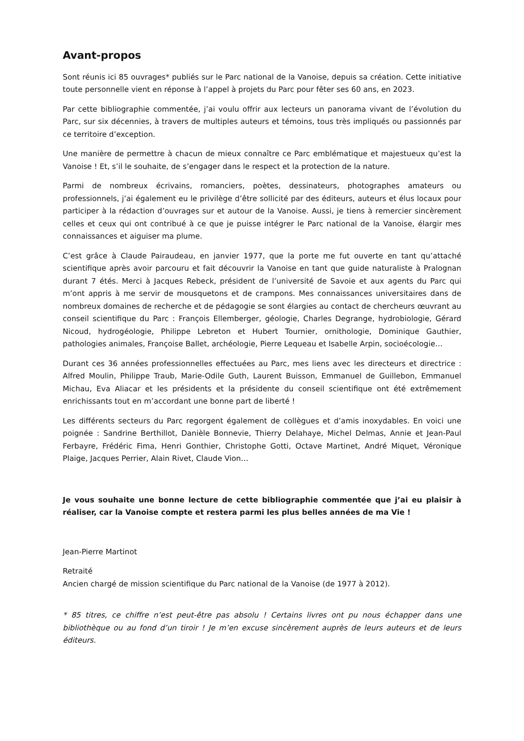Avant-propos
Sont réunis ici 85 ouvrages* publiés sur le Parc national de la Vanoise, depuis sa création. Cette initiative toute personnelle vient en réponse à l’appel à projets du Parc pour fêter ses 60 ans, en 2023.
Par cette bibliographie commentée, j’ai voulu offrir aux lecteurs un panorama vivant de l’évolution du Parc, sur six décennies, à travers de multiples auteurs et témoins, tous très impliqués ou passionnés par ce territoire d’exception.
Une manière de permettre à chacun de mieux connaître ce Parc emblématique et majestueux qu’est la Vanoise ! Et, s’il le souhaite, de s’engager dans le respect et la protection de la nature.
Parmi de nombreux écrivains, romanciers, poètes, dessinateurs, photographes amateurs ou professionnels, j’ai également eu le privilège d’être sollicité par des éditeurs, auteurs et élus locaux pour participer à la rédaction d’ouvrages sur et autour de la Vanoise. Aussi, je tiens à remercier sincèrement celles et ceux qui ont contribué à ce que je puisse intégrer le Parc national de la Vanoise, élargir mes connaissances et aiguiser ma plume.
C’est grâce à Claude Pairaudeau, en janvier 1977, que la porte me fut ouverte en tant qu’attaché scientifique après avoir parcouru et fait découvrir la Vanoise en tant que guide naturaliste à Pralognan durant 7 étés. Merci à Jacques Rebeck, président de l’université de Savoie et aux agents du Parc qui m’ont appris à me servir de mousquetons et de crampons. Mes connaissances universitaires dans de nombreux domaines de recherche et de pédagogie se sont élargies au contact de chercheurs œuvrant au conseil scientifique du Parc : François Ellemberger, géologie, Charles Degrange, hydrobiologie, Gérard Nicoud, hydrogéologie, Philippe Lebreton et Hubert Tournier, ornithologie, Dominique Gauthier, pathologies animales, Françoise Ballet, archéologie, Pierre Lequeau et Isabelle Arpin, socioécologie…
Durant ces 36 années professionnelles effectuées au Parc, mes liens avec les directeurs et directrice : Alfred Moulin, Philippe Traub, Marie-Odile Guth, Laurent Buisson, Emmanuel de Guillebon, Emmanuel Michau, Eva Aliacar et les présidents et la présidente du conseil scientifique ont été extrêmement enrichissants tout en m’accordant une bonne part de liberté !
Les différents secteurs du Parc regorgent également de collègues et d’amis inoxydables. En voici une poignée : Sandrine Berthillot, Danièle Bonnevie, Thierry Delahaye, Michel Delmas, Annie et Jean-Paul Ferbayre, Frédéric Fima, Henri Gonthier, Christophe Gotti, Octave Martinet, André Miquet, Véronique Plaige, Jacques Perrier, Alain Rivet, Claude Vion…
Je vous souhaite une bonne lecture de cette bibliographie commentée que j’ai eu plaisir à réaliser, car la Vanoise compte et restera parmi les plus belles années de ma Vie !
Jean-Pierre Martinot
Retraité
Ancien chargé de mission scientifique du Parc national de la Vanoise (de 1977 à 2012).
* 85 titres, ce chiffre n’est peut-être pas absolu ! Certains livres ont pu nous échapper dans une bibliothèque ou au fond d’un tiroir ! Je m’en excuse sincèrement auprès de leurs auteurs et de leurs éditeurs.